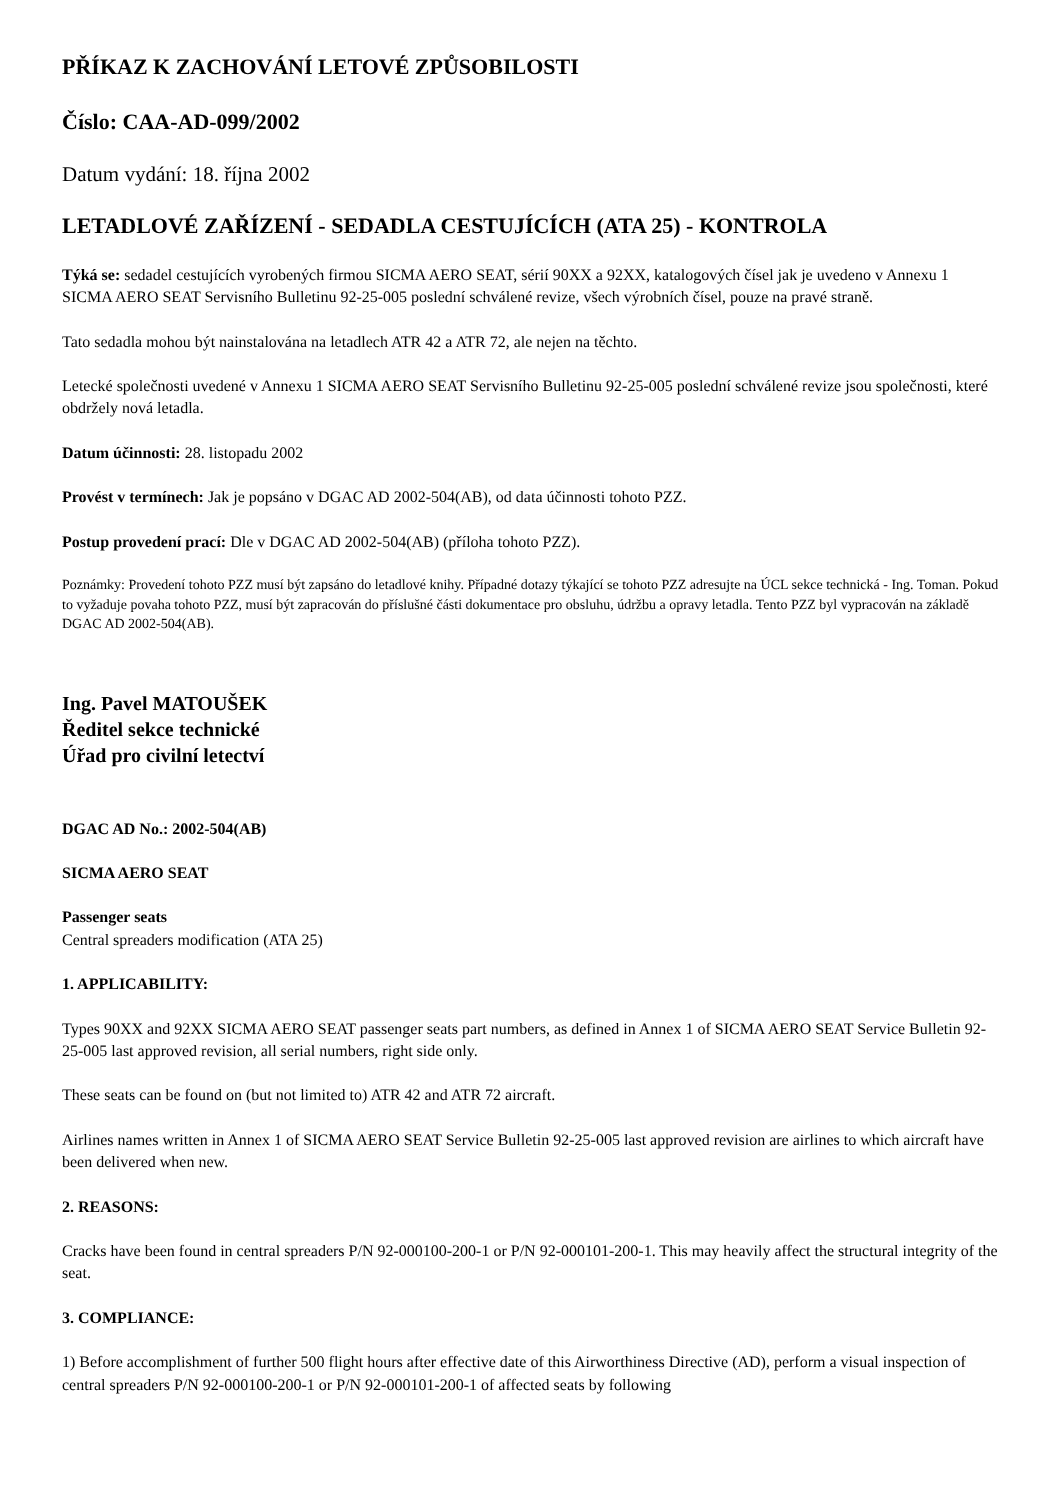PŘÍKAZ K ZACHOVÁNÍ LETOVÉ ZPŮSOBILOSTI
Číslo: CAA-AD-099/2002
Datum vydání: 18. října 2002
LETADLOVÉ ZAŘÍZENÍ - SEDADLA CESTUJÍCÍCH (ATA 25) - KONTROLA
Týká se: sedadel cestujících vyrobených firmou SICMA AERO SEAT, sérií 90XX a 92XX, katalogových čísel jak je uvedeno v Annexu 1 SICMA AERO SEAT Servisního Bulletinu 92-25-005 poslední schválené revize, všech výrobních čísel, pouze na pravé straně.
Tato sedadla mohou být nainstalována na letadlech ATR 42 a ATR 72, ale nejen na těchto.
Letecké společnosti uvedené v Annexu 1 SICMA AERO SEAT Servisního Bulletinu 92-25-005 poslední schválené revize jsou společnosti, které obdržely nová letadla.
Datum účinnosti: 28. listopadu 2002
Provést v termínech: Jak je popsáno v DGAC AD 2002-504(AB), od data účinnosti tohoto PZZ.
Postup provedení prací: Dle v DGAC AD 2002-504(AB) (příloha tohoto PZZ).
Poznámky: Provedení tohoto PZZ musí být zapsáno do letadlové knihy. Případné dotazy týkající se tohoto PZZ adresujte na ÚCL sekce technická - Ing. Toman. Pokud to vyžaduje povaha tohoto PZZ, musí být zapracován do příslušné části dokumentace pro obsluhu, údržbu a opravy letadla. Tento PZZ byl vypracován na základě DGAC AD 2002-504(AB).
Ing. Pavel MATOUŠEK
Ředitel sekce technické
Úřad pro civilní letectví
DGAC AD No.: 2002-504(AB)
SICMA AERO SEAT
Passenger seats
Central spreaders modification (ATA 25)
1. APPLICABILITY:
Types 90XX and 92XX SICMA AERO SEAT passenger seats part numbers, as defined in Annex 1 of SICMA AERO SEAT Service Bulletin 92-25-005 last approved revision, all serial numbers, right side only.
These seats can be found on (but not limited to) ATR 42 and ATR 72 aircraft.
Airlines names written in Annex 1 of SICMA AERO SEAT Service Bulletin 92-25-005 last approved revision are airlines to which aircraft have been delivered when new.
2. REASONS:
Cracks have been found in central spreaders P/N 92-000100-200-1 or P/N 92-000101-200-1. This may heavily affect the structural integrity of the seat.
3. COMPLIANCE:
1) Before accomplishment of further 500 flight hours after effective date of this Airworthiness Directive (AD), perform a visual inspection of central spreaders P/N 92-000100-200-1 or P/N 92-000101-200-1 of affected seats by following